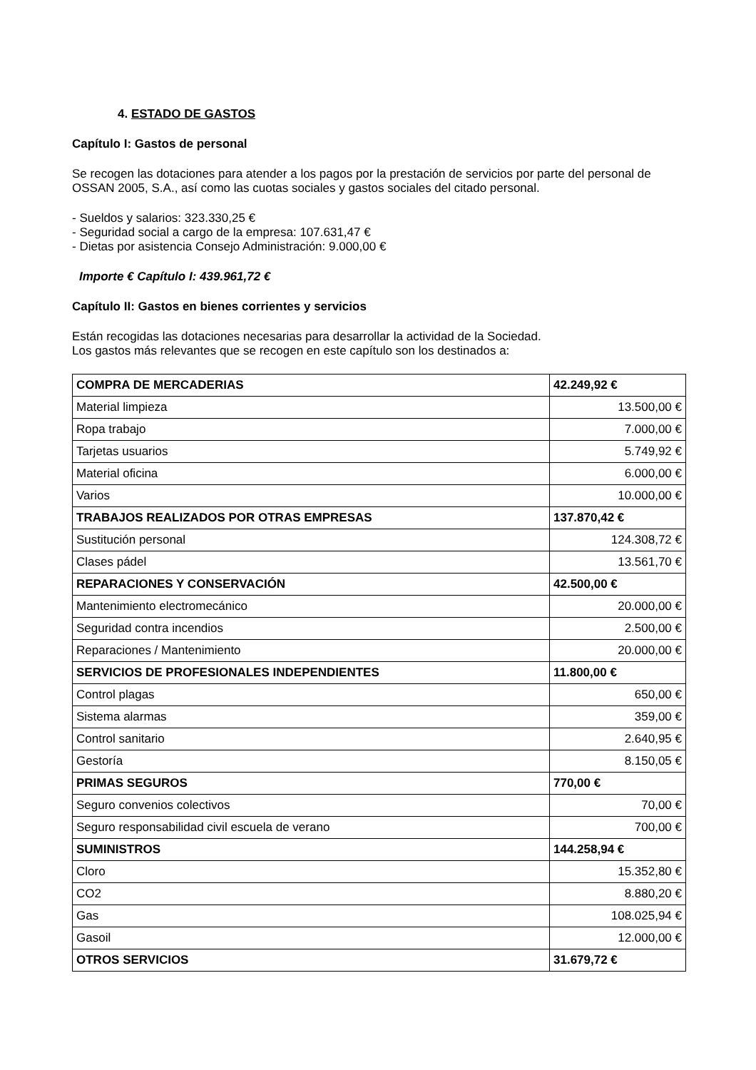4. ESTADO DE GASTOS
Capítulo I: Gastos de personal
Se recogen las dotaciones para atender a los pagos por la prestación de servicios por parte del personal de OSSAN 2005, S.A., así como las cuotas sociales y gastos sociales del citado personal.
- Sueldos y salarios: 323.330,25 €
- Seguridad social a cargo de la empresa: 107.631,47 €
- Dietas por asistencia Consejo Administración: 9.000,00 €
Importe € Capítulo I: 439.961,72 €
Capítulo II: Gastos en bienes corrientes y servicios
Están recogidas las dotaciones necesarias para desarrollar la actividad de la Sociedad.
Los gastos más relevantes que se recogen en este capítulo son los destinados a:
| COMPRA DE MERCADERIAS | 42.249,92 € |
| Material limpieza | 13.500,00 € |
| Ropa trabajo | 7.000,00 € |
| Tarjetas usuarios | 5.749,92 € |
| Material oficina | 6.000,00 € |
| Varios | 10.000,00 € |
| TRABAJOS REALIZADOS POR OTRAS EMPRESAS | 137.870,42 € |
| Sustitución personal | 124.308,72 € |
| Clases pádel | 13.561,70 € |
| REPARACIONES Y CONSERVACIÓN | 42.500,00 € |
| Mantenimiento electromecánico | 20.000,00 € |
| Seguridad contra incendios | 2.500,00 € |
| Reparaciones / Mantenimiento | 20.000,00 € |
| SERVICIOS DE PROFESIONALES INDEPENDIENTES | 11.800,00 € |
| Control plagas | 650,00 € |
| Sistema alarmas | 359,00 € |
| Control sanitario | 2.640,95 € |
| Gestoría | 8.150,05 € |
| PRIMAS SEGUROS | 770,00 € |
| Seguro convenios colectivos | 70,00 € |
| Seguro responsabilidad civil escuela de verano | 700,00 € |
| SUMINISTROS | 144.258,94 € |
| Cloro | 15.352,80 € |
| CO2 | 8.880,20 € |
| Gas | 108.025,94 € |
| Gasoil | 12.000,00 € |
| OTROS SERVICIOS | 31.679,72 € |